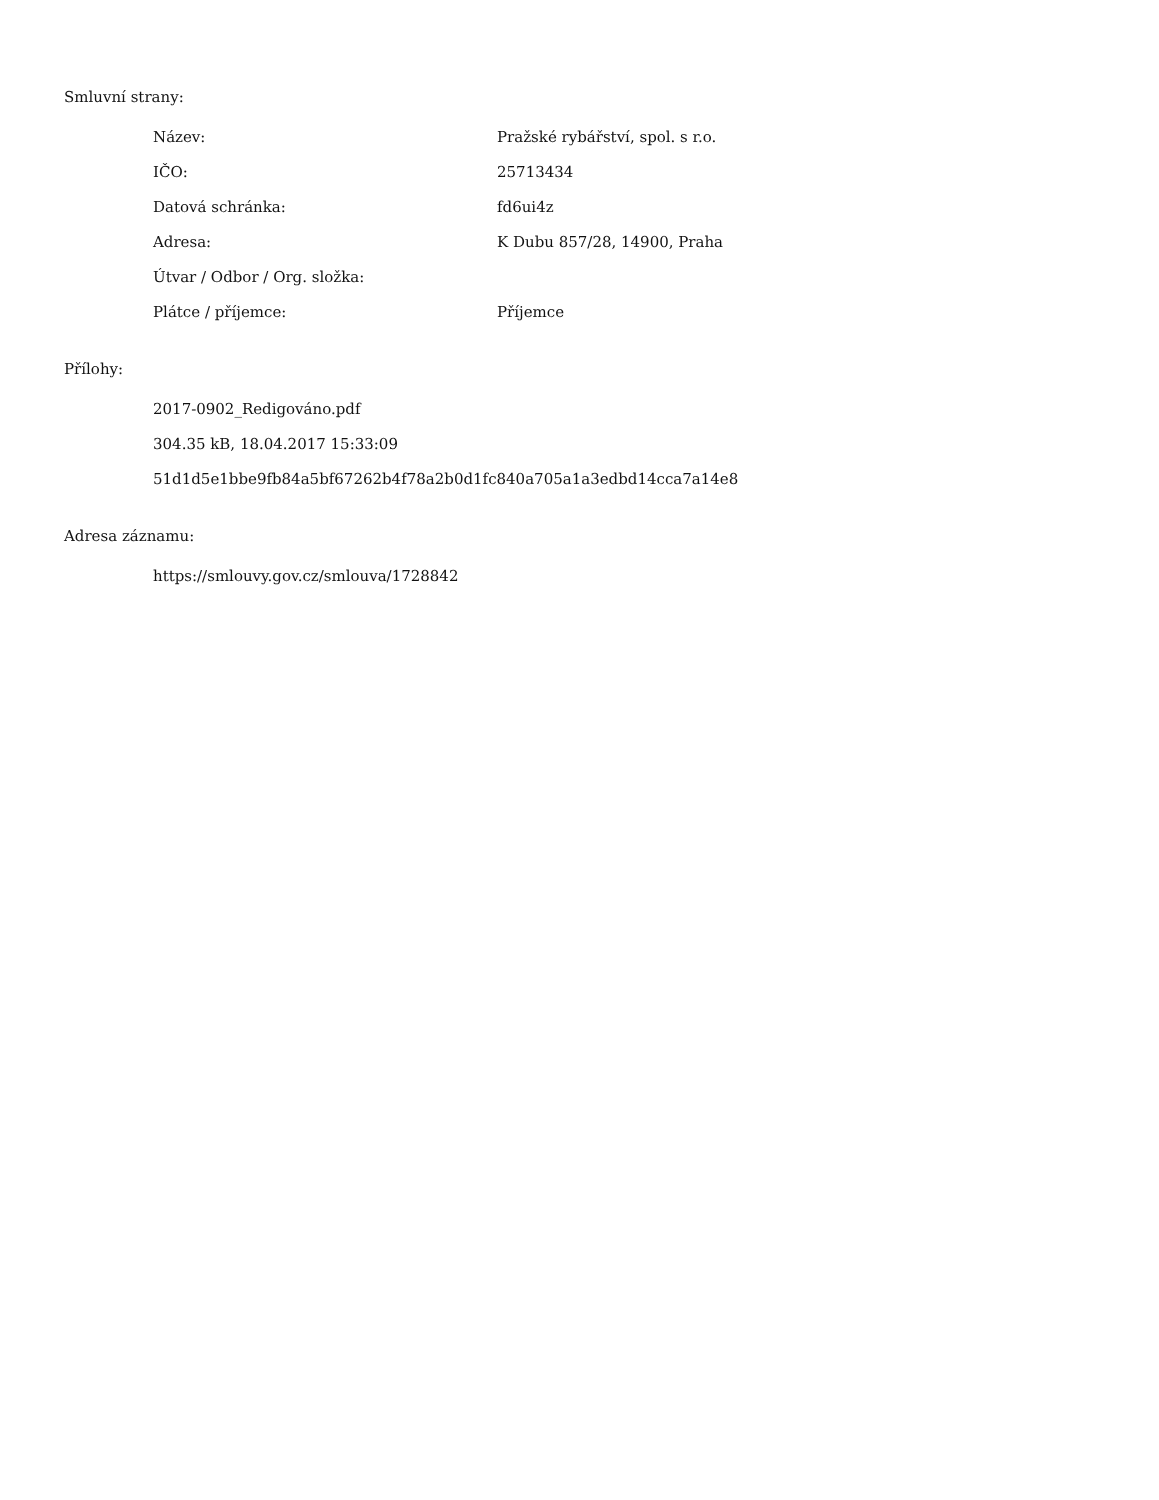Smluvní strany:
| Název: | Pražské rybářství, spol. s r.o. |
| IČO: | 25713434 |
| Datová schránka: | fd6ui4z |
| Adresa: | K Dubu 857/28, 14900, Praha |
| Útvar / Odbor / Org. složka: | |
| Plátce / příjemce: | Příjemce |
Přílohy:
2017-0902_Redigováno.pdf
304.35 kB, 18.04.2017 15:33:09
51d1d5e1bbe9fb84a5bf67262b4f78a2b0d1fc840a705a1a3edbd14cca7a14e8
Adresa záznamu:
https://smlouvy.gov.cz/smlouva/1728842